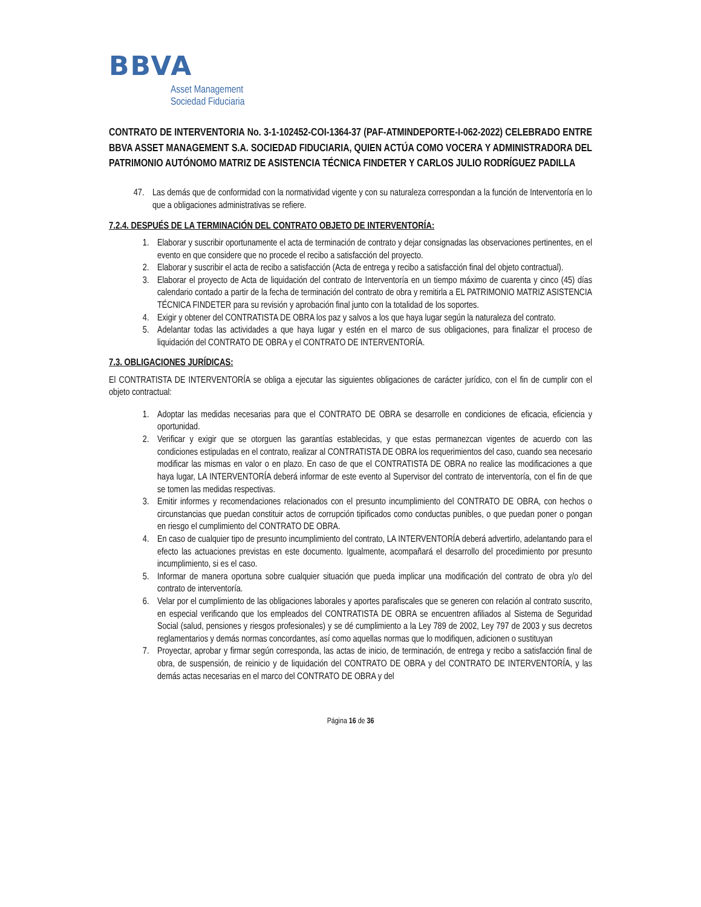BBVA
Asset Management
Sociedad Fiduciaria
CONTRATO DE INTERVENTORIA No. 3-1-102452-COI-1364-37 (PAF-ATMINDEPORTE-I-062-2022) CELEBRADO ENTRE BBVA ASSET MANAGEMENT S.A. SOCIEDAD FIDUCIARIA, QUIEN ACTÚA COMO VOCERA Y ADMINISTRADORA DEL PATRIMONIO AUTÓNOMO MATRIZ DE ASISTENCIA TÉCNICA FINDETER Y CARLOS JULIO RODRÍGUEZ PADILLA
47. Las demás que de conformidad con la normatividad vigente y con su naturaleza correspondan a la función de Interventoría en lo que a obligaciones administrativas se refiere.
7.2.4. DESPUÉS DE LA TERMINACIÓN DEL CONTRATO OBJETO DE INTERVENTORÍA:
1. Elaborar y suscribir oportunamente el acta de terminación de contrato y dejar consignadas las observaciones pertinentes, en el evento en que considere que no procede el recibo a satisfacción del proyecto.
2. Elaborar y suscribir el acta de recibo a satisfacción (Acta de entrega y recibo a satisfacción final del objeto contractual).
3. Elaborar el proyecto de Acta de liquidación del contrato de Interventoría en un tiempo máximo de cuarenta y cinco (45) días calendario contado a partir de la fecha de terminación del contrato de obra y remitirla a EL PATRIMONIO MATRIZ ASISTENCIA TÉCNICA FINDETER para su revisión y aprobación final junto con la totalidad de los soportes.
4. Exigir y obtener del CONTRATISTA DE OBRA los paz y salvos a los que haya lugar según la naturaleza del contrato.
5. Adelantar todas las actividades a que haya lugar y estén en el marco de sus obligaciones, para finalizar el proceso de liquidación del CONTRATO DE OBRA y el CONTRATO DE INTERVENTORÍA.
7.3. OBLIGACIONES JURÍDICAS:
El CONTRATISTA DE INTERVENTORÍA se obliga a ejecutar las siguientes obligaciones de carácter jurídico, con el fin de cumplir con el objeto contractual:
1. Adoptar las medidas necesarias para que el CONTRATO DE OBRA se desarrolle en condiciones de eficacia, eficiencia y oportunidad.
2. Verificar y exigir que se otorguen las garantías establecidas, y que estas permanezcan vigentes de acuerdo con las condiciones estipuladas en el contrato, realizar al CONTRATISTA DE OBRA los requerimientos del caso, cuando sea necesario modificar las mismas en valor o en plazo. En caso de que el CONTRATISTA DE OBRA no realice las modificaciones a que haya lugar, LA INTERVENTORÍA deberá informar de este evento al Supervisor del contrato de interventoría, con el fin de que se tomen las medidas respectivas.
3. Emitir informes y recomendaciones relacionados con el presunto incumplimiento del CONTRATO DE OBRA, con hechos o circunstancias que puedan constituir actos de corrupción tipificados como conductas punibles, o que puedan poner o pongan en riesgo el cumplimiento del CONTRATO DE OBRA.
4. En caso de cualquier tipo de presunto incumplimiento del contrato, LA INTERVENTORÍA deberá advertirlo, adelantando para el efecto las actuaciones previstas en este documento. Igualmente, acompañará el desarrollo del procedimiento por presunto incumplimiento, si es el caso.
5. Informar de manera oportuna sobre cualquier situación que pueda implicar una modificación del contrato de obra y/o del contrato de interventoría.
6. Velar por el cumplimiento de las obligaciones laborales y aportes parafiscales que se generen con relación al contrato suscrito, en especial verificando que los empleados del CONTRATISTA DE OBRA se encuentren afiliados al Sistema de Seguridad Social (salud, pensiones y riesgos profesionales) y se dé cumplimiento a la Ley 789 de 2002, Ley 797 de 2003 y sus decretos reglamentarios y demás normas concordantes, así como aquellas normas que lo modifiquen, adicionen o sustituyan
7. Proyectar, aprobar y firmar según corresponda, las actas de inicio, de terminación, de entrega y recibo a satisfacción final de obra, de suspensión, de reinicio y de liquidación del CONTRATO DE OBRA y del CONTRATO DE INTERVENTORÍA, y las demás actas necesarias en el marco del CONTRATO DE OBRA y del
Página 16 de 36